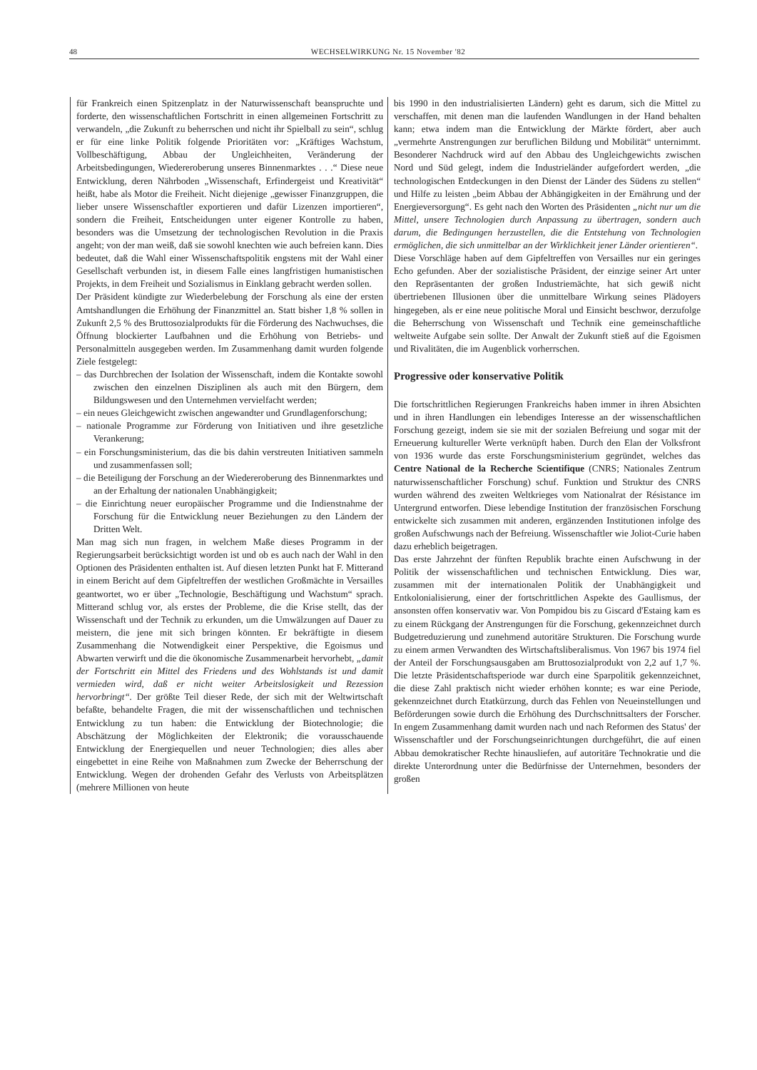48
WECHSELWIRKUNG Nr. 15 November '82
für Frankreich einen Spitzenplatz in der Naturwissenschaft beanspruchte und forderte, den wissenschaftlichen Fortschritt in einen allgemeinen Fortschritt zu verwandeln, „die Zukunft zu beherrschen und nicht ihr Spielball zu sein“, schlug er für eine linke Politik folgende Prioritäten vor: „Kräftiges Wachstum, Vollbeschäftigung, Abbau der Ungleichheiten, Veränderung der Arbeitsbedingungen, Wiedereroberung unseres Binnenmarktes . . .“ Diese neue Entwicklung, deren Nährboden „Wissenschaft, Erfindergeist und Kreativität“ heißt, habe als Motor die Freiheit. Nicht diejenige „gewisser Finanzgruppen, die lieber unsere Wissenschaftler exportieren und dafür Lizenzen importieren“, sondern die Freiheit, Entscheidungen unter eigener Kontrolle zu haben, besonders was die Umsetzung der technologischen Revolution in die Praxis angeht; von der man weiß, daß sie sowohl knechten wie auch befreien kann. Dies bedeutet, daß die Wahl einer Wissenschaftspolitik engstens mit der Wahl einer Gesellschaft verbunden ist, in diesem Falle eines langfristigen humanistischen Projekts, in dem Freiheit und Sozialismus in Einklang gebracht werden sollen.
Der Präsident kündigte zur Wiederbelebung der Forschung als eine der ersten Amtshandlungen die Erhöhung der Finanzmittel an. Statt bisher 1,8 % sollen in Zukunft 2,5 % des Bruttosozialprodukts für die Förderung des Nachwuchses, die Öffnung blockierter Laufbahnen und die Erhöhung von Betriebs- und Personalmitteln ausgegeben werden. Im Zusammenhang damit wurden folgende Ziele festgelegt:
– das Durchbrechen der Isolation der Wissenschaft, indem die Kontakte sowohl zwischen den einzelnen Disziplinen als auch mit den Bürgern, dem Bildungswesen und den Unternehmen vervielfacht werden;
– ein neues Gleichgewicht zwischen angewandter und Grundlagenforschung;
– nationale Programme zur Förderung von Initiativen und ihre gesetzliche Verankerung;
– ein Forschungsministerium, das die bis dahin verstreuten Initiativen sammeln und zusammenfassen soll;
– die Beteiligung der Forschung an der Wiedereroberung des Binnenmarktes und an der Erhaltung der nationalen Unabhängigkeit;
– die Einrichtung neuer europäischer Programme und die Indienstnahme der Forschung für die Entwicklung neuer Beziehungen zu den Ländern der Dritten Welt.
Man mag sich nun fragen, in welchem Maße dieses Programm in der Regierungsarbeit berücksichtigt worden ist und ob es auch nach der Wahl in den Optionen des Präsidenten enthalten ist. Auf diesen letzten Punkt hat F. Mitterand in einem Bericht auf dem Gipfeltreffen der westlichen Großmächte in Versailles geantwortet, wo er über „Technologie, Beschäftigung und Wachstum“ sprach. Mitterand schlug vor, als erstes der Probleme, die die Krise stellt, das der Wissenschaft und der Technik zu erkunden, um die Umwälzungen auf Dauer zu meistern, die jene mit sich bringen könnten. Er bekräftigte in diesem Zusammenhang die Notwendigkeit einer Perspektive, die Egoismus und Abwarten verwirft und die die ökonomische Zusammenarbeit hervorhebt, „damit der Fortschritt ein Mittel des Friedens und des Wohlstands ist und damit vermieden wird, daß er nicht weiter Arbeitslosigkeit und Rezession hervorbringt“. Der größte Teil dieser Rede, der sich mit der Weltwirtschaft befaßte, behandelte Fragen, die mit der wissenschaftlichen und technischen Entwicklung zu tun haben: die Entwicklung der Biotechnologie; die Abschätzung der Möglichkeiten der Elektronik; die vorausschauende Entwicklung der Energiequellen und neuer Technologien; dies alles aber eingebettet in eine Reihe von Maßnahmen zum Zwecke der Beherrschung der Entwicklung. Wegen der drohenden Gefahr des Verlusts von Arbeitsplätzen (mehrere Millionen von heute
bis 1990 in den industrialisierten Ländern) geht es darum, sich die Mittel zu verschaffen, mit denen man die laufenden Wandlungen in der Hand behalten kann; etwa indem man die Entwicklung der Märkte fördert, aber auch „vermehrte Anstrengungen zur beruflichen Bildung und Mobilität“ unternimmt. Besonderer Nachdruck wird auf den Abbau des Ungleichgewichts zwischen Nord und Süd gelegt, indem die Industrieländer aufgefordert werden, „die technologischen Entdeckungen in den Dienst der Länder des Südens zu stellen“ und Hilfe zu leisten „beim Abbau der Abhängigkeiten in der Ernährung und der Energieversorgung“. Es geht nach den Worten des Präsidenten „nicht nur um die Mittel, unsere Technologien durch Anpassung zu übertragen, sondern auch darum, die Bedingungen herzustellen, die die Entstehung von Technologien ermöglichen, die sich unmittelbar an der Wirklichkeit jener Länder orientieren“.
Diese Vorschläge haben auf dem Gipfeltreffen von Versailles nur ein geringes Echo gefunden. Aber der sozialistische Präsident, der einzige seiner Art unter den Repräsentanten der großen Industriemächte, hat sich gewiß nicht übertriebenen Illusionen über die unmittelbare Wirkung seines Plädoyers hingegeben, als er eine neue politische Moral und Einsicht beschwor, derzufolge die Beherrschung von Wissenschaft und Technik eine gemeinschaftliche weltweite Aufgabe sein sollte. Der Anwalt der Zukunft stieß auf die Egoismen und Rivalitäten, die im Augenblick vorherrschen.
Progressive oder konservative Politik
Die fortschrittlichen Regierungen Frankreichs haben immer in ihren Absichten und in ihren Handlungen ein lebendiges Interesse an der wissenschaftlichen Forschung gezeigt, indem sie sie mit der sozialen Befreiung und sogar mit der Erneuerung kultureller Werte verknüpft haben. Durch den Elan der Volksfront von 1936 wurde das erste Forschungsministerium gegründet, welches das Centre National de la Recherche Scientifique (CNRS; Nationales Zentrum naturwissenschaftlicher Forschung) schuf. Funktion und Struktur des CNRS wurden während des zweiten Weltkrieges vom Nationalrat der Résistance im Untergrund entworfen. Diese lebendige Institution der französischen Forschung entwickelte sich zusammen mit anderen, ergänzenden Institutionen infolge des großen Aufschwungs nach der Befreiung. Wissenschaftler wie Joliot-Curie haben dazu erheblich beigetragen.
Das erste Jahrzehnt der fünften Republik brachte einen Aufschwung in der Politik der wissenschaftlichen und technischen Entwicklung. Dies war, zusammen mit der internationalen Politik der Unabhängigkeit und Entkolonialisierung, einer der fortschrittlichen Aspekte des Gaullismus, der ansonsten offen konservativ war. Von Pompidou bis zu Giscard d'Estaing kam es zu einem Rückgang der Anstrengungen für die Forschung, gekennzeichnet durch Budgetreduzierung und zunehmend autoritäre Strukturen. Die Forschung wurde zu einem armen Verwandten des Wirtschaftsliberalismus. Von 1967 bis 1974 fiel der Anteil der Forschungsausgaben am Bruttosozialprodukt von 2,2 auf 1,7 %. Die letzte Präsidentschaftsperiode war durch eine Sparpolitik gekennzeichnet, die diese Zahl praktisch nicht wieder erhöhen konnte; es war eine Periode, gekennzeichnet durch Etatkürzung, durch das Fehlen von Neueinstellungen und Beförderungen sowie durch die Erhöhung des Durchschnittsalters der Forscher. In engem Zusammenhang damit wurden nach und nach Reformen des Status' der Wissenschaftler und der Forschungseinrichtungen durchgeführt, die auf einen Abbau demokratischer Rechte hinausliefen, auf autoritäre Technokratie und die direkte Unterordnung unter die Bedürfnisse der Unternehmen, besonders der großen